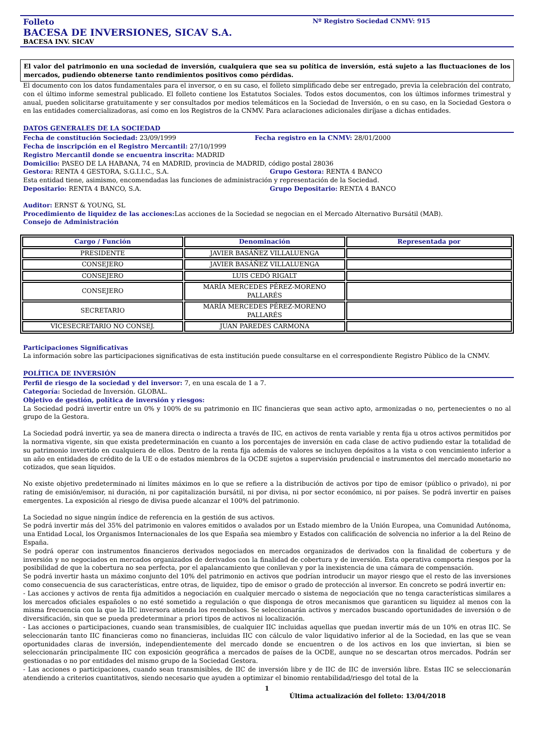Folleto Nº Registro Sociedad CNMV: 915
BACESA DE INVERSIONES, SICAV S.A.
BACESA INV. SICAV
El valor del patrimonio en una sociedad de inversión, cualquiera que sea su política de inversión, está sujeto a las fluctuaciones de los mercados, pudiendo obtenerse tanto rendimientos positivos como pérdidas.
El documento con los datos fundamentales para el inversor, o en su caso, el folleto simplificado debe ser entregado, previa la celebración del contrato, con el último informe semestral publicado. El folleto contiene los Estatutos Sociales. Todos estos documentos, con los últimos informes trimestral y anual, pueden solicitarse gratuitamente y ser consultados por medios telemáticos en la Sociedad de Inversión, o en su caso, en la Sociedad Gestora o en las entidades comercializadoras, así como en los Registros de la CNMV. Para aclaraciones adicionales diríjase a dichas entidades.
DATOS GENERALES DE LA SOCIEDAD
Fecha de constitución Sociedad: 23/09/1999 Fecha registro en la CNMV: 28/01/2000
Fecha de inscripción en el Registro Mercantil: 27/10/1999
Registro Mercantil donde se encuentra inscrita: MADRID
Domicilio: PASEO DE LA HABANA, 74 en MADRID, provincia de MADRID, código postal 28036
Gestora: RENTA 4 GESTORA, S.G.I.I.C., S.A. Grupo Gestora: RENTA 4 BANCO
Esta entidad tiene, asimismo, encomendadas las funciones de administración y representación de la Sociedad.
Depositario: RENTA 4 BANCO, S.A. Grupo Depositario: RENTA 4 BANCO
Auditor: ERNST & YOUNG, SL
Procedimiento de liquidez de las acciones: Las acciones de la Sociedad se negocian en el Mercado Alternativo Bursátil (MAB).
Consejo de Administración
| Cargo / Función | Denominación | Representada por |
| --- | --- | --- |
| PRESIDENTE | JAVIER BASÁÑEZ VILLALUENGA | |
| CONSEJERO | JAVIER BASÁÑEZ VILLALUENGA | |
| CONSEJERO | LUIS CEDÓ RIGALT | |
| CONSEJERO | MARÍA MERCEDES PÉREZ-MORENO PALLARÉS | |
| SECRETARIO | MARÍA MERCEDES PÉREZ-MORENO PALLARÉS | |
| VICESECRETARIO NO CONSEJ. | JUAN PAREDES CARMONA | |
Participaciones Significativas
La información sobre las participaciones significativas de esta institución puede consultarse en el correspondiente Registro Público de la CNMV.
POLÍTICA DE INVERSIÓN
Perfil de riesgo de la sociedad y del inversor: 7, en una escala de 1 a 7.
Categoría: Sociedad de Inversión. GLOBAL.
Objetivo de gestión, política de inversión y riesgos:
La Sociedad podrá invertir entre un 0% y 100% de su patrimonio en IIC financieras que sean activo apto, armonizadas o no, pertenecientes o no al grupo de la Gestora.
La Sociedad podrá invertir, ya sea de manera directa o indirecta a través de IIC, en activos de renta variable y renta fija u otros activos permitidos por la normativa vigente, sin que exista predeterminación en cuanto a los porcentajes de inversión en cada clase de activo pudiendo estar la totalidad de su patrimonio invertido en cualquiera de ellos. Dentro de la renta fija además de valores se incluyen depósitos a la vista o con vencimiento inferior a un año en entidades de crédito de la UE o de estados miembros de la OCDE sujetos a supervisión prudencial e instrumentos del mercado monetario no cotizados, que sean líquidos.
No existe objetivo predeterminado ni límites máximos en lo que se refiere a la distribución de activos por tipo de emisor (público o privado), ni por rating de emisión/emisor, ni duración, ni por capitalización bursátil, ni por divisa, ni por sector económico, ni por países. Se podrá invertir en países emergentes. La exposición al riesgo de divisa puede alcanzar el 100% del patrimonio.
La Sociedad no sigue ningún índice de referencia en la gestión de sus activos.
Se podrá invertir más del 35% del patrimonio en valores emitidos o avalados por un Estado miembro de la Unión Europea, una Comunidad Autónoma, una Entidad Local, los Organismos Internacionales de los que España sea miembro y Estados con calificación de solvencia no inferior a la del Reino de España.
Se podrá operar con instrumentos financieros derivados negociados en mercados organizados de derivados con la finalidad de cobertura y de inversión y no negociados en mercados organizados de derivados con la finalidad de cobertura y de inversión. Esta operativa comporta riesgos por la posibilidad de que la cobertura no sea perfecta, por el apalancamiento que conllevan y por la inexistencia de una cámara de compensación.
Se podrá invertir hasta un máximo conjunto del 10% del patrimonio en activos que podrían introducir un mayor riesgo que el resto de las inversiones como consecuencia de sus características, entre otras, de liquidez, tipo de emisor o grado de protección al inversor. En concreto se podrá invertir en:
- Las acciones y activos de renta fija admitidos a negociación en cualquier mercado o sistema de negociación que no tenga características similares a los mercados oficiales españoles o no esté sometido a regulación o que disponga de otros mecanismos que garanticen su liquidez al menos con la misma frecuencia con la que la IIC inversora atienda los reembolsos. Se seleccionarán activos y mercados buscando oportunidades de inversión o de diversificación, sin que se pueda predeterminar a priori tipos de activos ni localización.
- Las acciones o participaciones, cuando sean transmisibles, de cualquier IIC incluidas aquellas que puedan invertir más de un 10% en otras IIC. Se seleccionarán tanto IIC financieras como no financieras, incluidas IIC con cálculo de valor liquidativo inferior al de la Sociedad, en las que se vean oportunidades claras de inversión, independientemente del mercado donde se encuentren o de los activos en los que inviertan, si bien se seleccionarán principalmente IIC con exposición geográfica a mercados de países de la OCDE, aunque no se descartan otros mercados. Podrán ser gestionadas o no por entidades del mismo grupo de la Sociedad Gestora.
- Las acciones o participaciones, cuando sean transmisibles, de IIC de inversión libre y de IIC de IIC de inversión libre. Estas IIC se seleccionarán atendiendo a criterios cuantitativos, siendo necesario que ayuden a optimizar el binomio rentabilidad/riesgo del total de la
1
Última actualización del folleto: 13/04/2018